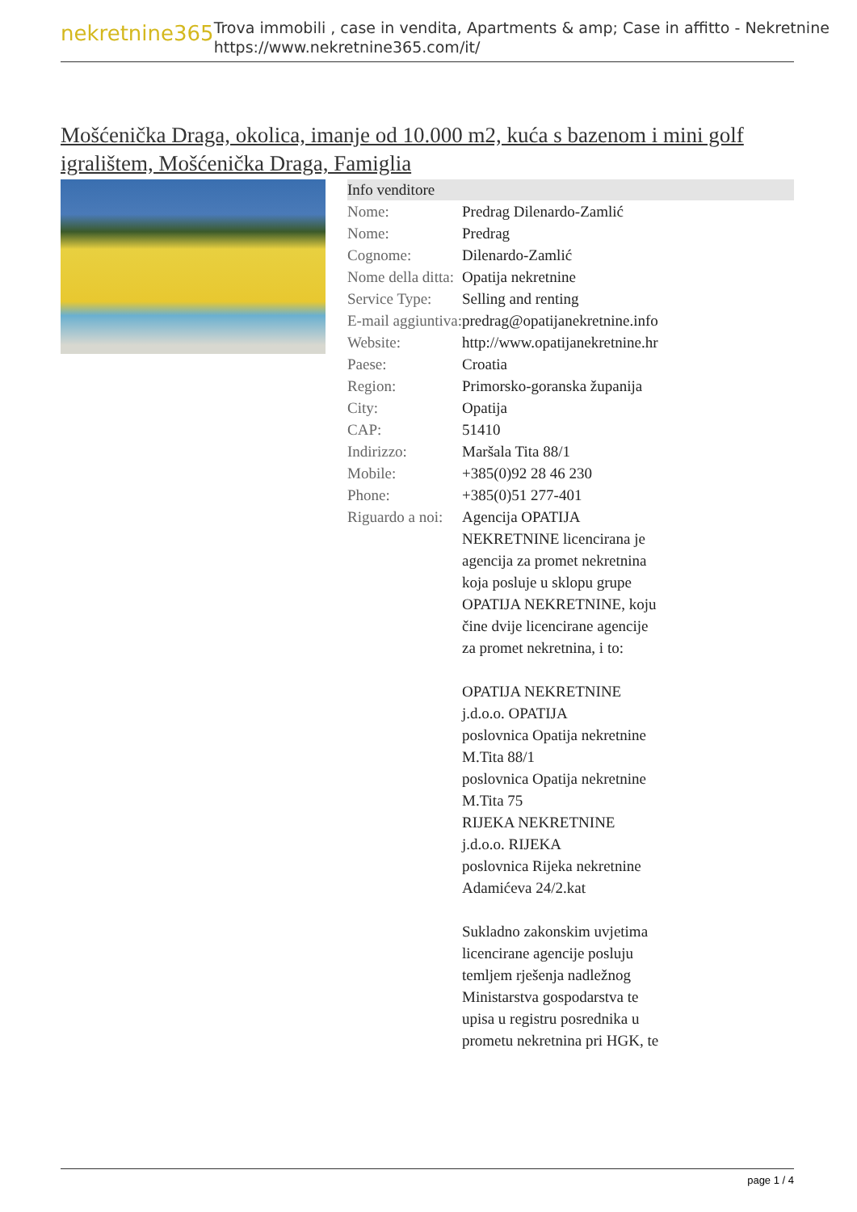nekretnine365
Trova immobili , case in vendita, Apartments & amp; Case in affitto - Nekretnine
https://www.nekretnine365.com/it/
Mošćenička Draga, okolica, imanje od 10.000 m2, kuća s bazenom i mini golf igralištem, Mošćenička Draga, Famiglia
| Info venditore | |
| --- | --- |
| Nome: | Predrag Dilenardo-Zamlić |
| Nome: | Predrag |
| Cognome: | Dilenardo-Zamlić |
| Nome della ditta: | Opatija nekretnine |
| Service Type: | Selling and renting |
| E-mail aggiuntiva: | predrag@opatijanekretnine.info |
| Website: | http://www.opatijanekretnine.hr |
| Paese: | Croatia |
| Region: | Primorsko-goranska županija |
| City: | Opatija |
| CAP: | 51410 |
| Indirizzo: | Maršala Tita 88/1 |
| Mobile: | +385(0)92 28 46 230 |
| Phone: | +385(0)51 277-401 |
| Riguardo a noi: | Agencija OPATIJA NEKRETNINE licencirana je agencija za promet nekretnina koja posluje u sklopu grupe OPATIJA NEKRETNINE, koju čine dvije licencirane agencije za promet nekretnina, i to: OPATIJA NEKRETNINE j.d.o.o. OPATIJA poslovnica Opatija nekretnine M.Tita 88/1 poslovnica Opatija nekretnine M.Tita 75 RIJEKA NEKRETNINE j.d.o.o. RIJEKA poslovnica Rijeka nekretnine Adamićeva 24/2.kat Sukladno zakonskim uvjetima licencirane agencije posluju temljem rješenja nadležnog Ministarstva gospodarstva te upisa u registru posrednika u prometu nekretnina pri HGK, te |
page 1 / 4